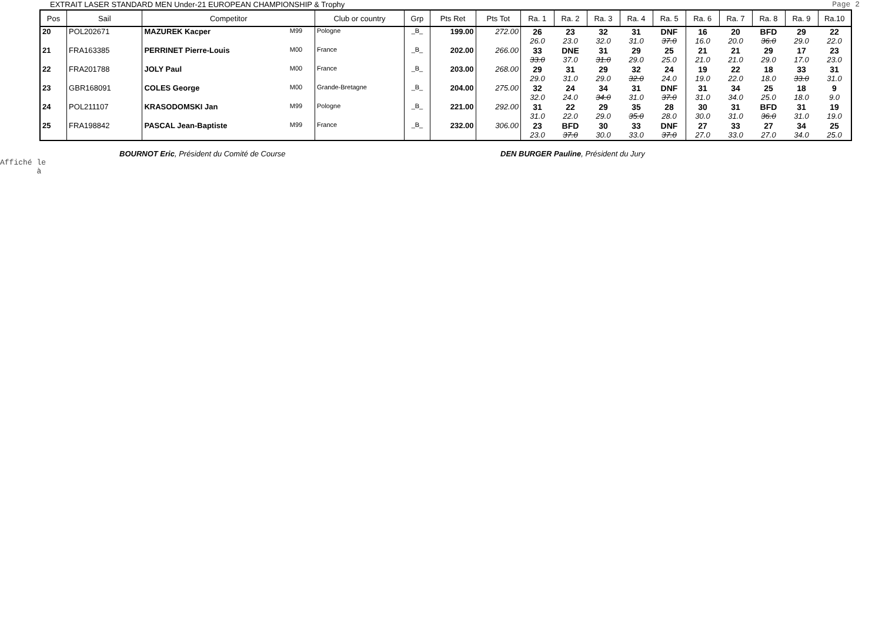EXTRAIT LASER STANDARD MEN Under-21 EUROPEAN CHAMPIONSHIP & Trophy Page 2
| Pos | Sail | Competitor | | Club or country | Grp | Pts Ret | Pts Tot | Ra. 1 | Ra. 2 | Ra. 3 | Ra. 4 | Ra. 5 | Ra. 6 | Ra. 7 | Ra. 8 | Ra. 9 | Ra.10 |
| --- | --- | --- | --- | --- | --- | --- | --- | --- | --- | --- | --- | --- | --- | --- | --- | --- | --- |
| 20 | POL202671 | MAZUREK Kacper | M99 | Pologne | _B_ | 199.00 | 272.00 | 26 26.0 | 23 23.0 | 32 32.0 | 31 31.0 | DNF 37.0 | 16 16.0 | 20 20.0 | BFD 36.0 | 29 29.0 | 22 22.0 |
| 21 | FRA163385 | PERRINET Pierre-Louis | M00 | France | _B_ | 202.00 | 266.00 | 33 33.0 | DNE 37.0 | 31 31.0 | 29 29.0 | 25 25.0 | 21 21.0 | 21 21.0 | 29 29.0 | 17 17.0 | 23 23.0 |
| 22 | FRA201788 | JOLY Paul | M00 | France | _B_ | 203.00 | 268.00 | 29 29.0 | 31 31.0 | 29 29.0 | 32 32.0 | 24 24.0 | 19 19.0 | 22 22.0 | 18 18.0 | 33 33.0 | 31 31.0 |
| 23 | GBR168091 | COLES George | M00 | Grande-Bretagne | _B_ | 204.00 | 275.00 | 32 32.0 | 24 24.0 | 34 34.0 | 31 31.0 | DNF 37.0 | 31 31.0 | 34 34.0 | 25 25.0 | 18 18.0 | 9 9.0 |
| 24 | POL211107 | KRASODOMSKI Jan | M99 | Pologne | _B_ | 221.00 | 292.00 | 31 31.0 | 22 22.0 | 29 29.0 | 35 35.0 | 28 28.0 | 30 30.0 | 31 31.0 | BFD 36.0 | 31 31.0 | 19 19.0 |
| 25 | FRA198842 | PASCAL Jean-Baptiste | M99 | France | _B_ | 232.00 | 306.00 | 23 23.0 | BFD 37.0 | 30 30.0 | 33 33.0 | DNF 37.0 | 27 27.0 | 33 33.0 | 27 27.0 | 34 34.0 | 25 25.0 |
BOURNOT Eric, Président du Comité de Course DEN BURGER Pauline, Président du Jury
Affiché le
à